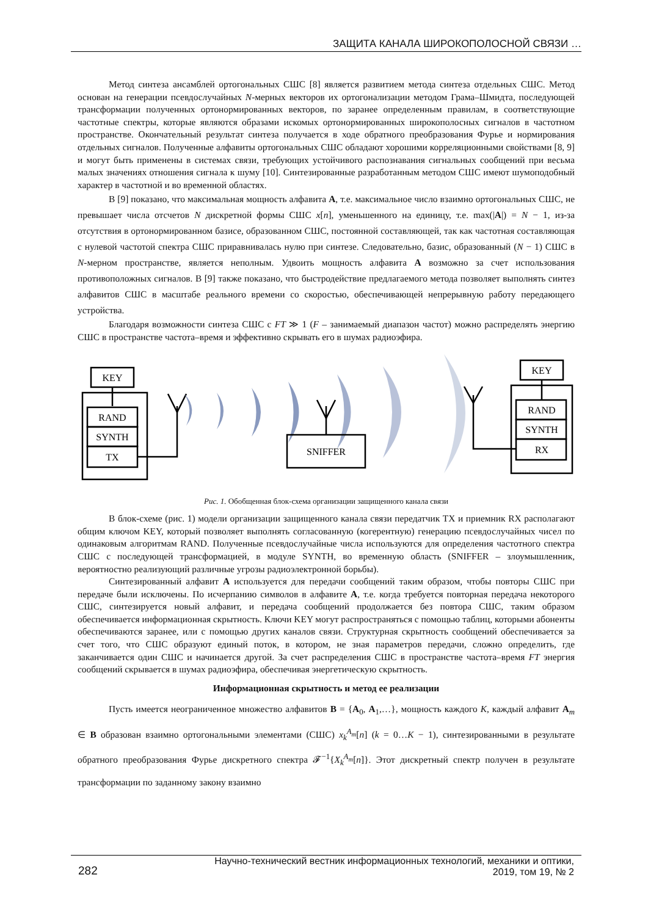ЗАЩИТА КАНАЛА ШИРОКОПОЛОСНОЙ СВЯЗИ …
Метод синтеза ансамблей ортогональных СШС [8] является развитием метода синтеза отдельных СШС. Метод основан на генерации псевдослучайных N-мерных векторов их ортогонализации методом Грама–Шмидта, последующей трансформации полученных ортонормированных векторов, по заранее определенным правилам, в соответствующие частотные спектры, которые являются образами искомых ортонормированных широкополосных сигналов в частотном пространстве. Окончательный результат синтеза получается в ходе обратного преобразования Фурье и нормирования отдельных сигналов. Полученные алфавиты ортогональных СШС обладают хорошими корреляционными свойствами [8, 9] и могут быть применены в системах связи, требующих устойчивого распознавания сигнальных сообщений при весьма малых значениях отношения сигнала к шуму [10]. Синтезированные разработанным методом СШС имеют шумоподобный характер в частотной и во временной областях.
В [9] показано, что максимальная мощность алфавита A, т.е. максимальное число взаимно ортогональных СШС, не превышает числа отсчетов N дискретной формы СШС x[n], уменьшенного на единицу, т.е. max(|A|) = N − 1, из-за отсутствия в ортонормированном базисе, образованном СШС, постоянной составляющей, так как частотная составляющая с нулевой частотой спектра СШС приравнивалась нулю при синтезе. Следовательно, базис, образованный (N − 1) СШС в N-мерном пространстве, является неполным. Удвоить мощность алфавита A возможно за счет использования противоположных сигналов. В [9] также показано, что быстродействие предлагаемого метода позволяет выполнять синтез алфавитов СШС в масштабе реального времени со скоростью, обеспечивающей непрерывную работу передающего устройства.
Благодаря возможности синтеза СШС с FT ≫ 1 (F – занимаемый диапазон частот) можно распределять энергию СШС в пространстве частота–время и эффективно скрывать его в шумах радиоэфира.
KEY
RAND
SYNTH
TX
SNIFFER
KEY
RAND
SYNTH
RX
Рис. 1. Обобщенная блок-схема организации защищенного канала связи
В блок-схеме (рис. 1) модели организации защищенного канала связи передатчик TX и приемник RX располагают общим ключом KEY, который позволяет выполнять согласованную (когерентную) генерацию псевдослучайных чисел по одинаковым алгоритмам RAND. Полученные псевдослучайные числа используются для определения частотного спектра СШС с последующей трансформацией, в модуле SYNTH, во временную область (SNIFFER – злоумышленник, вероятностно реализующий различные угрозы радиоэлектронной борьбы).
Синтезированный алфавит A используется для передачи сообщений таким образом, чтобы повторы СШС при передаче были исключены. По исчерпанию символов в алфавите A, т.е. когда требуется повторная передача некоторого СШС, синтезируется новый алфавит, и передача сообщений продолжается без повтора СШС, таким образом обеспечивается информационная скрытность. Ключи KEY могут распространяться с помощью таблиц, которыми абоненты обеспечиваются заранее, или с помощью других каналов связи. Структурная скрытность сообщений обеспечивается за счет того, что СШС образуют единый поток, в котором, не зная параметров передачи, сложно определить, где заканчивается один СШС и начинается другой. За счет распределения СШС в пространстве частота–время FT энергия сообщений скрывается в шумах радиоэфира, обеспечивая энергетическую скрытность.
Информационная скрытность и метод ее реализации
Пусть имеется неограниченное множество алфавитов B = {A<sub>0</sub>, A<sub>1</sub>,…}, мощность каждого K, каждый алфавит A<sub>m</sub> ∈ B образован взаимно ортогональными элементами (СШС) x<sub>k</sub><sup>A<sub>m</sub></sup>[n] (k = 0…K − 1), синтезированными в результате обратного преобразования Фурье дискретного спектра 𝓕<sup>−1</sup>{X<sub>k</sub><sup>A<sub>m</sub></sup>[n]}. Этот дискретный спектр получен в результате трансформации по заданному закону взаимно
282
Научно-технический вестник информационных технологий, механики и оптики,
2019, том 19, № 2